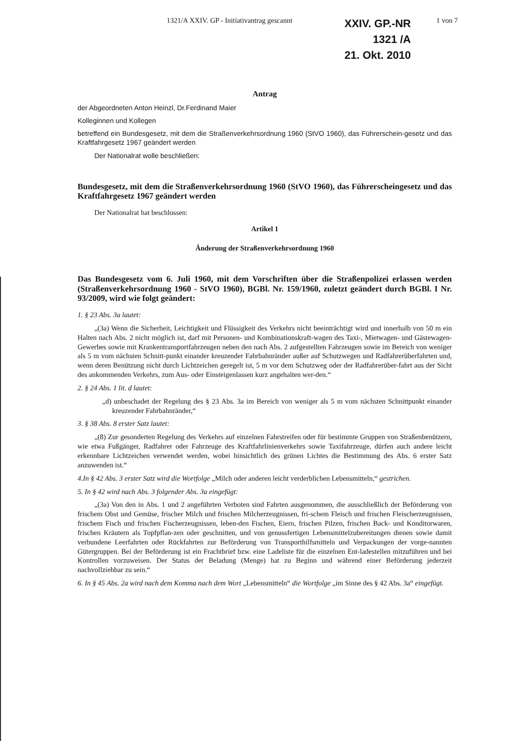1321/A XXIV. GP - Initiativantrag gescannt
XXIV. GP.-NR
1321 /A
21. Okt. 2010
1 von 7
Antrag
der Abgeordneten Anton Heinzl, Dr.Ferdinand Maier
Kolleginnen und Kollegen
betreffend ein Bundesgesetz, mit dem die Straßenverkehrsordnung 1960 (StVO 1960), das Führerschein-gesetz und das Kraftfahrgesetz 1967 geändert werden
Der Nationalrat wolle beschließen:
Bundesgesetz, mit dem die Straßenverkehrsordnung 1960 (StVO 1960), das Führerscheingesetz und das Kraftfahrgesetz 1967 geändert werden
Der Nationalrat hat beschlossen:
Artikel 1
Änderung der Straßenverkehrsordnung 1960
Das Bundesgesetz vom 6. Juli 1960, mit dem Vorschriften über die Straßenpolizei erlassen werden (Straßenverkehrsordnung 1960 - StVO 1960), BGBl. Nr. 159/1960, zuletzt geändert durch BGBl. I Nr. 93/2009, wird wie folgt geändert:
1. § 23 Abs. 3a lautet:
„(3a) Wenn die Sicherheit, Leichtigkeit und Flüssigkeit des Verkehrs nicht beeinträchtigt wird und innerhalb von 50 m ein Halten nach Abs. 2 nicht möglich ist, darf mit Personen- und Kombinationskraft-wagen des Taxi-, Mietwagen- und Gästewagen-Gewerbes sowie mit Krankentransportfahrzeugen neben den nach Abs. 2 aufgestellten Fahrzeugen sowie im Bereich von weniger als 5 m vom nächsten Schnitt-punkt einander kreuzender Fahrbahnränder außer auf Schutzwegen und Radfahrerüberfahrten und, wenn deren Benützung nicht durch Lichtzeichen geregelt ist, 5 m vor dem Schutzweg oder der Radfahrerüber-fahrt aus der Sicht des ankommenden Verkehrs, zum Aus- oder Einsteigenlassen kurz angehalten wer-den.“
2. § 24 Abs. 1 lit. d lautet:
„d) unbeschadet der Regelung des § 23 Abs. 3a im Bereich von weniger als 5 m vom nächsten Schnittpunkt einander kreuzender Fahrbahnränder,“
3. § 38 Abs. 8 erster Satz lautet:
„(8) Zur gesonderten Regelung des Verkehrs auf einzelnen Fahrstreifen oder für bestimmte Gruppen von Straßenbenützern, wie etwa Fußgänger, Radfahrer oder Fahrzeuge des Kraftfahrlinienverkehrs sowie Taxifahrzeuge, dürfen auch andere leicht erkennbare Lichtzeichen verwendet werden, wobei hinsichtlich des grünen Lichtes die Bestimmung des Abs. 6 erster Satz anzuwenden ist.“
4.In § 42 Abs. 3 erster Satz wird die Wortfolge „Milch oder anderen leicht verderblichen Lebensmitteln,“ gestrichen.
5. In § 42 wird nach Abs. 3 folgender Abs. 3a eingefügt:
„(3a) Von den in Abs. 1 und 2 angeführten Verboten sind Fahrten ausgenommen, die ausschließlich der Beförderung von frischem Obst und Gemüse, frischer Milch und frischen Milcherzeugnissen, fri-schem Fleisch und frischen Fleischerzeugnissen, frischem Fisch und frischen Fischerzeugnissen, leben-den Fischen, Eiern, frischen Pilzen, frischen Back- und Konditorwaren, frischen Kräutern als Topfpflan-zen oder geschnitten, und von genussfertigen Lebensmittelzubereitungen dienen sowie damit verbundene Leerfahrten oder Rückfahrten zur Beförderung von Transporthilfsmitteln und Verpackungen der vorge-nannten Gütergruppen. Bei der Beförderung ist ein Frachtbrief bzw. eine Ladeliste für die einzelnen Ent-ladestellen mitzuführen und bei Kontrollen vorzuweisen. Der Status der Beladung (Menge) hat zu Beginn und während einer Beförderung jederzeit nachvollziehbar zu sein.“
6. In § 45 Abs. 2a wird nach dem Komma nach dem Wort „Lebensmitteln“ die Wortfolge „im Sinne des § 42 Abs. 3a“ eingefügt.